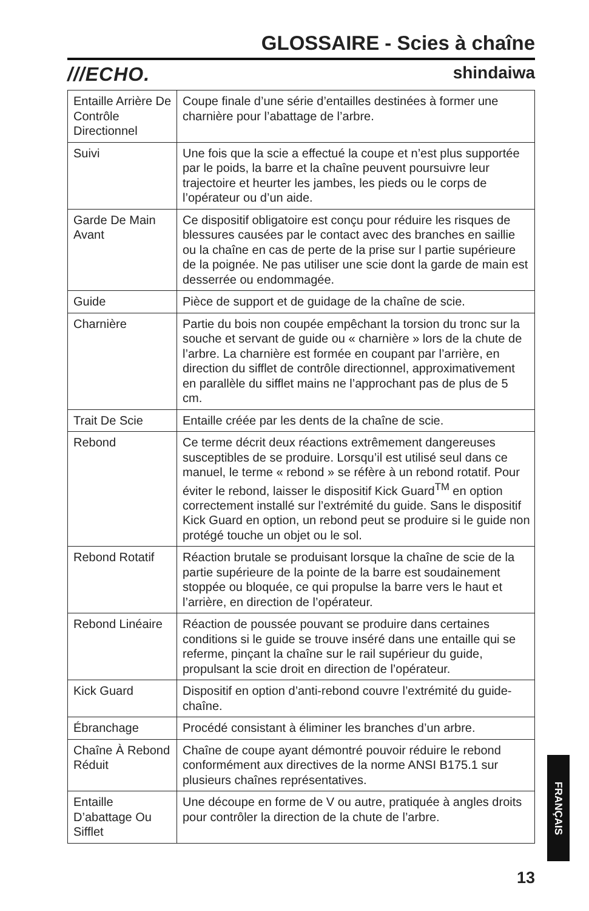GLOSSAIRE - Scies à chaîne
///ECHO. shindaiwa
| Entaille Arrière De Contrôle Directionnel | Coupe finale d’une série d’entailles destinées à former une charnière pour l’abattage de l’arbre. |
| Suivi | Une fois que la scie a effectué la coupe et n’est plus supportée par le poids, la barre et la chaîne peuvent poursuivre leur trajectoire et heurter les jambes, les pieds ou le corps de l’opérateur ou d’un aide. |
| Garde De Main Avant | Ce dispositif obligatoire est conçu pour réduire les risques de blessures causées par le contact avec des branches en saillie ou la chaîne en cas de perte de la prise sur l partie supérieure de la poignée. Ne pas utiliser une scie dont la garde de main est desserrée ou endommagée. |
| Guide | Pièce de support et de guidage de la chaîne de scie. |
| Charnière | Partie du bois non coupée empêchant la torsion du tronc sur la souche et servant de guide ou « charnière » lors de la chute de l’arbre. La charnière est formée en coupant par l’arrière, en direction du sifflet de contrôle directionnel, approximativement en parallèle du sifflet mains ne l’approchant pas de plus de 5 cm. |
| Trait De Scie | Entaille créée par les dents de la chaîne de scie. |
| Rebond | Ce terme décrit deux réactions extrêmement dangereuses susceptibles de se produire. Lorsqu’il est utilisé seul dans ce manuel, le terme « rebond » se réfère à un rebond rotatif. Pour éviter le rebond, laisser le dispositif Kick Guard<sup>TM</sup> en option correctement installé sur l’extrémité du guide. Sans le dispositif Kick Guard en option, un rebond peut se produire si le guide non protégé touche un objet ou le sol. |
| Rebond Rotatif | Réaction brutale se produisant lorsque la chaîne de scie de la partie supérieure de la pointe de la barre est soudainement stoppée ou bloquée, ce qui propulse la barre vers le haut et l’arrière, en direction de l’opérateur. |
| Rebond Linéaire | Réaction de poussée pouvant se produire dans certaines conditions si le guide se trouve inséré dans une entaille qui se referme, pinçant la chaîne sur le rail supérieur du guide, propulsant la scie droit en direction de l’opérateur. |
| Kick Guard | Dispositif en option d’anti-rebond couvre l’extrémité du guide-chaîne. |
| Ébranchage | Procédé consistant à éliminer les branches d’un arbre. |
| Chaîne À Rebond Réduit | Chaîne de coupe ayant démontré pouvoir réduire le rebond conformément aux directives de la norme ANSI B175.1 sur plusieurs chaînes représentatives. |
| Entaille D’abattage Ou Sifflet | Une découpe en forme de V ou autre, pratiquée à angles droits pour contrôler la direction de la chute de l’arbre. |
FRANÇAIS
13